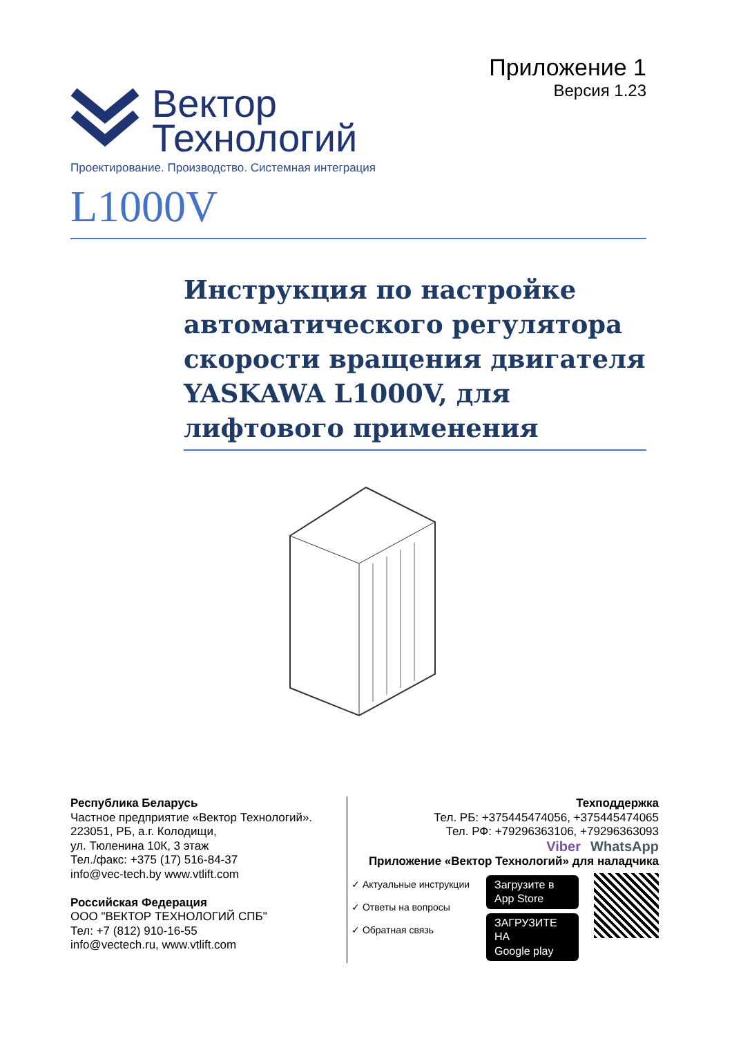Приложение 1
Версия 1.23
Вектор
Технологий
Проектирование. Производство. Системная интеграция
L1000V
Инструкция по настройке автоматического регулятора скорости вращения двигателя YASKAWA L1000V, для лифтового применения
Республика Беларусь
Частное предприятие «Вектор Технологий».
223051, РБ, а.г. Колодищи,
ул. Тюленина 10К, 3 этаж
Тел./факс: +375 (17) 516-84-37
info@vec-tech.by www.vtlift.com
Российская Федерация
ООО "ВЕКТОР ТЕХНОЛОГИЙ СПБ"
Тел: +7 (812) 910-16-55
info@vectech.ru, www.vtlift.com
Техподдержка
Тел. РБ: +375445474056, +375445474065
Тел. РФ: +79296363106, +79296363093
Viber WhatsApp
Приложение «Вектор Технологий» для наладчика
✓ Актуальные инструкции
✓ Ответы на вопросы
✓ Обратная связь
Загрузите в
App Store
ЗАГРУЗИТЕ НА
Google play